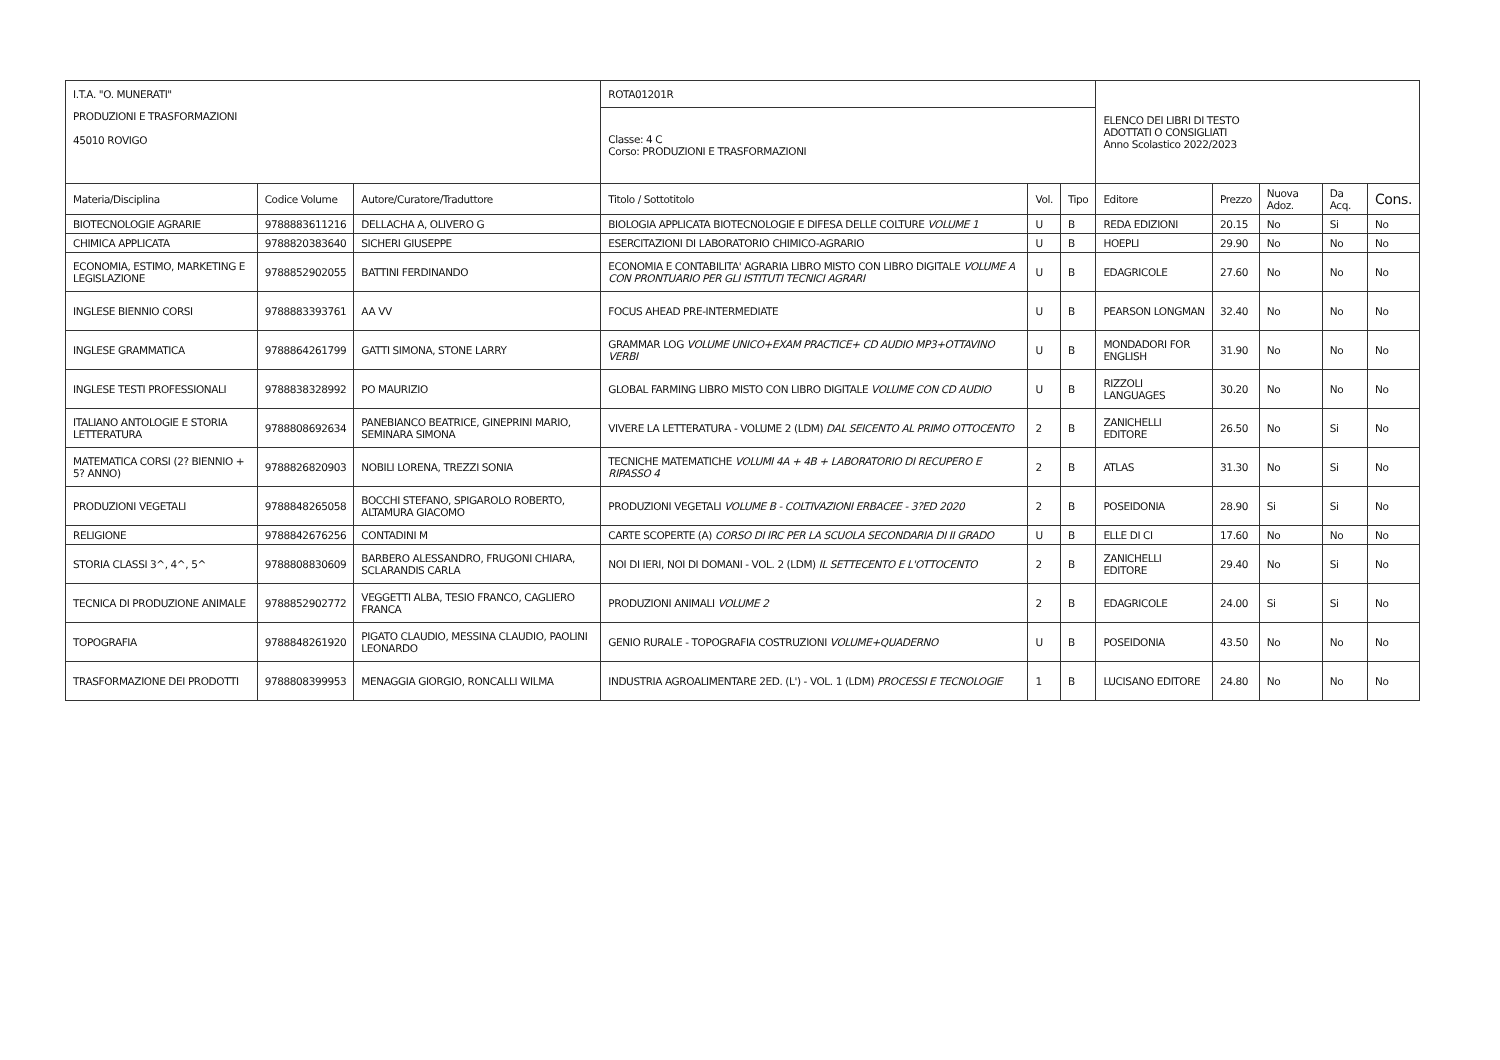| I.T.A. "O. MUNERATI" | | | ROTA01201R | | | ELENCO DEI LIBRI DI TESTO ADOTTATI O CONSIGLIATI Anno Scolastico 2022/2023 | | | | |
| PRODUZIONI E TRASFORMAZIONI 45010 ROVIGO | | | Classe: 4 C Corso: PRODUZIONI E TRASFORMAZIONI | | | | | | | |
| Materia/Disciplina | Codice Volume | Autore/Curatore/Traduttore | Titolo / Sottotitolo | Vol. | Tipo | Editore | Prezzo | Nuova Adoz. | Da Acq. | Cons. |
| BIOTECNOLOGIE AGRARIE | 9788883611216 | DELLACHA A, OLIVERO G | BIOLOGIA APPLICATA BIOTECNOLOGIE E DIFESA DELLE COLTURE VOLUME 1 | U | B | REDA EDIZIONI | 20.15 | No | Si | No |
| CHIMICA APPLICATA | 9788820383640 | SICHERI GIUSEPPE | ESERCITAZIONI DI LABORATORIO CHIMICO-AGRARIO | U | B | HOEPLI | 29.90 | No | No | No |
| ECONOMIA, ESTIMO, MARKETING E LEGISLAZIONE | 9788852902055 | BATTINI FERDINANDO | ECONOMIA E CONTABILITA' AGRARIA LIBRO MISTO CON LIBRO DIGITALE VOLUME A CON PRONTUARIO PER GLI ISTITUTI TECNICI AGRARI | U | B | EDAGRICOLE | 27.60 | No | No | No |
| INGLESE BIENNIO CORSI | 9788883393761 | AA VV | FOCUS AHEAD PRE-INTERMEDIATE | U | B | PEARSON LONGMAN | 32.40 | No | No | No |
| INGLESE GRAMMATICA | 9788864261799 | GATTI SIMONA, STONE LARRY | GRAMMAR LOG VOLUME UNICO+EXAM PRACTICE+ CD AUDIO MP3+OTTAVINO VERBI | U | B | MONDADORI FOR ENGLISH | 31.90 | No | No | No |
| INGLESE TESTI PROFESSIONALI | 9788838328992 | PO MAURIZIO | GLOBAL FARMING LIBRO MISTO CON LIBRO DIGITALE VOLUME CON CD AUDIO | U | B | RIZZOLI LANGUAGES | 30.20 | No | No | No |
| ITALIANO ANTOLOGIE E STORIA LETTERATURA | 9788808692634 | PANEBIANCO BEATRICE, GINEPRINI MARIO, SEMINARA SIMONA | VIVERE LA LETTERATURA - VOLUME 2 (LDM) DAL SEICENTO AL PRIMO OTTOCENTO | 2 | B | ZANICHELLI EDITORE | 26.50 | No | Si | No |
| MATEMATICA CORSI (2? BIENNIO + 5? ANNO) | 9788826820903 | NOBILI LORENA, TREZZI SONIA | TECNICHE MATEMATICHE VOLUMI 4A + 4B + LABORATORIO DI RECUPERO E RIPASSO 4 | 2 | B | ATLAS | 31.30 | No | Si | No |
| PRODUZIONI VEGETALI | 9788848265058 | BOCCHI STEFANO, SPIGAROLO ROBERTO, ALTAMURA GIACOMO | PRODUZIONI VEGETALI VOLUME B - COLTIVAZIONI ERBACEE - 3?ED 2020 | 2 | B | POSEIDONIA | 28.90 | Si | Si | No |
| RELIGIONE | 9788842676256 | CONTADINI M | CARTE SCOPERTE (A) CORSO DI IRC PER LA SCUOLA SECONDARIA DI II GRADO | U | B | ELLE DI CI | 17.60 | No | No | No |
| STORIA CLASSI 3^, 4^, 5^ | 9788808830609 | BARBERO ALESSANDRO, FRUGONI CHIARA, SCLARANDIS CARLA | NOI DI IERI, NOI DI DOMANI - VOL. 2 (LDM) IL SETTECENTO E L'OTTOCENTO | 2 | B | ZANICHELLI EDITORE | 29.40 | No | Si | No |
| TECNICA DI PRODUZIONE ANIMALE | 9788852902772 | VEGGETTI ALBA, TESIO FRANCO, CAGLIERO FRANCA | PRODUZIONI ANIMALI VOLUME 2 | 2 | B | EDAGRICOLE | 24.00 | Si | Si | No |
| TOPOGRAFIA | 9788848261920 | PIGATO CLAUDIO, MESSINA CLAUDIO, PAOLINI LEONARDO | GENIO RURALE - TOPOGRAFIA COSTRUZIONI VOLUME+QUADERNO | U | B | POSEIDONIA | 43.50 | No | No | No |
| TRASFORMAZIONE DEI PRODOTTI | 9788808399953 | MENAGGIA GIORGIO, RONCALLI WILMA | INDUSTRIA AGROALIMENTARE 2ED. (L') - VOL. 1 (LDM) PROCESSI E TECNOLOGIE | 1 | B | LUCISANO EDITORE | 24.80 | No | No | No |